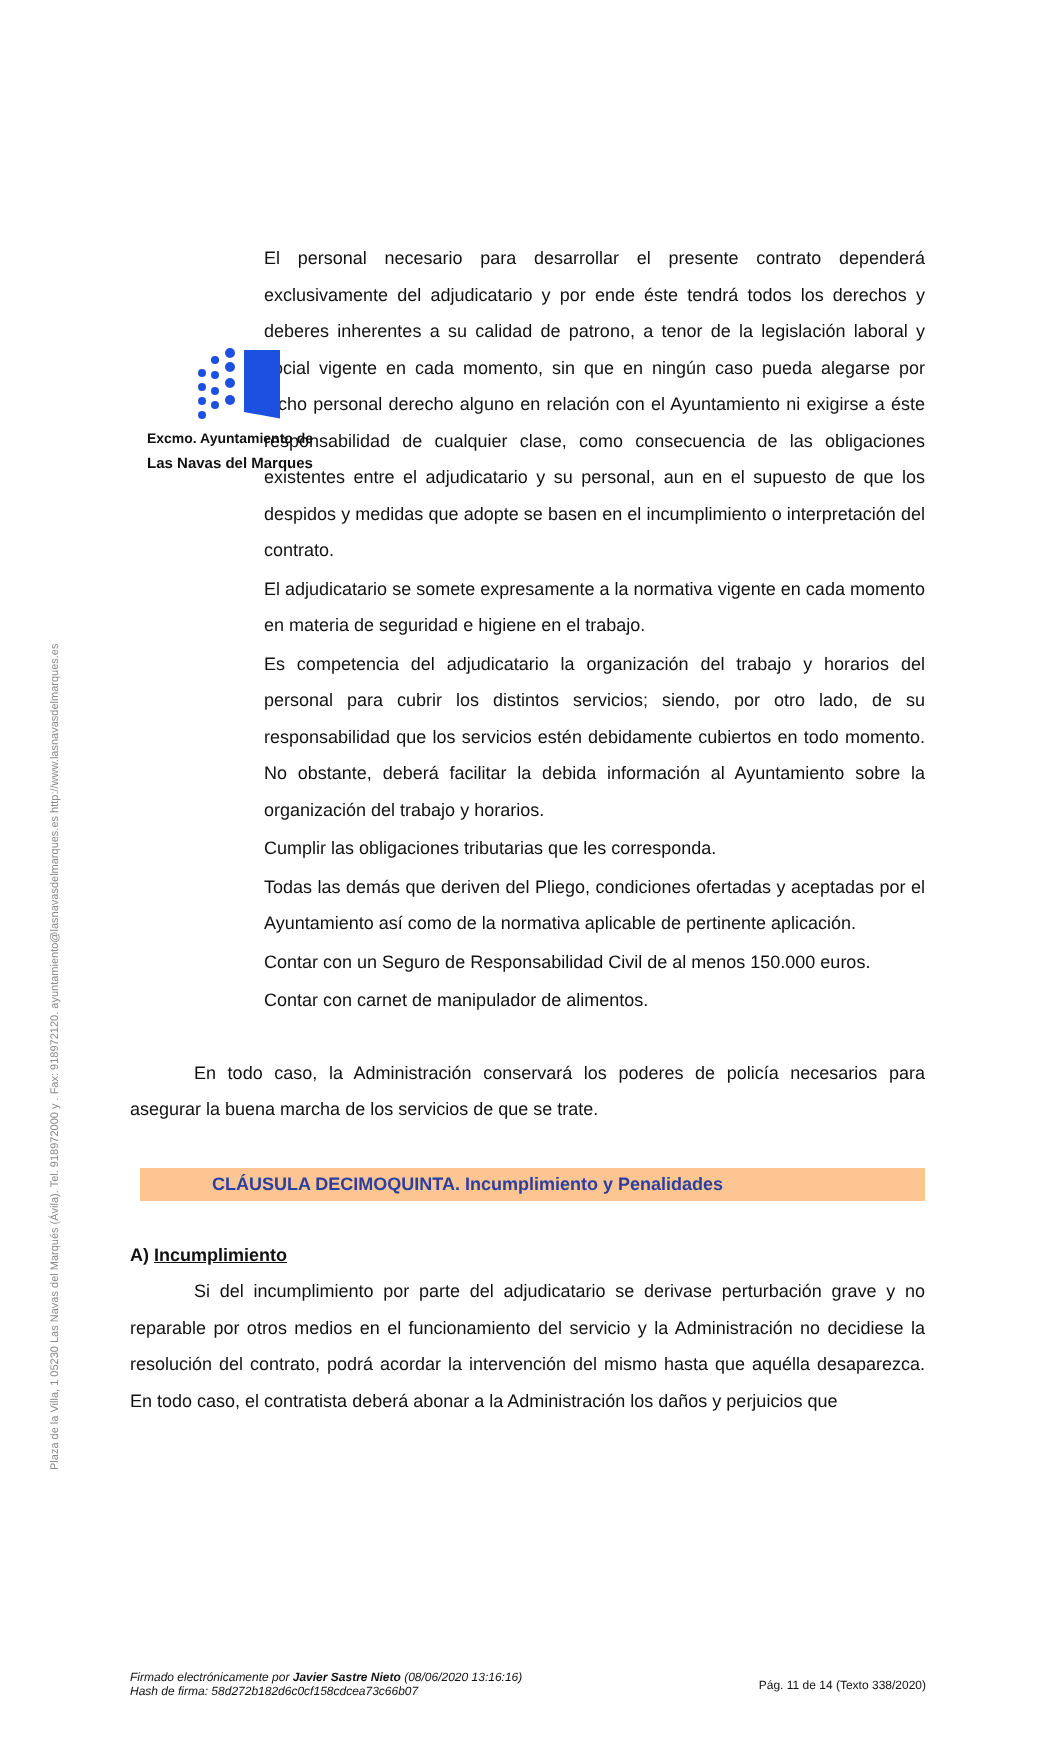Plaza de la Villa, 1 05230 Las Navas del Marqués (Ávila). Tel. 918972000 y . Fax: 918972120. ayuntamiento@lasnavasdelmarques.es http://www.lasnavasdelmarques.es
Excmo. Ayuntamiento de
Las Navas del Marques
El personal necesario para desarrollar el presente contrato dependerá exclusivamente del adjudicatario y por ende éste tendrá todos los derechos y deberes inherentes a su calidad de patrono, a tenor de la legislación laboral y social vigente en cada momento, sin que en ningún caso pueda alegarse por dicho personal derecho alguno en relación con el Ayuntamiento ni exigirse a éste responsabilidad de cualquier clase, como consecuencia de las obligaciones existentes entre el adjudicatario y su personal, aun en el supuesto de que los despidos y medidas que adopte se basen en el incumplimiento o interpretación del contrato.
El adjudicatario se somete expresamente a la normativa vigente en cada momento en materia de seguridad e higiene en el trabajo.
Es competencia del adjudicatario la organización del trabajo y horarios del personal para cubrir los distintos servicios; siendo, por otro lado, de su responsabilidad que los servicios estén debidamente cubiertos en todo momento. No obstante, deberá facilitar la debida información al Ayuntamiento sobre la organización del trabajo y horarios.
Cumplir las obligaciones tributarias que les corresponda.
Todas las demás que deriven del Pliego, condiciones ofertadas y aceptadas por el Ayuntamiento así como de la normativa aplicable de pertinente aplicación.
Contar con un Seguro de Responsabilidad Civil de al menos 150.000 euros.
Contar con carnet de manipulador de alimentos.
En todo caso, la Administración conservará los poderes de policía necesarios para asegurar la buena marcha de los servicios de que se trate.
CLÁUSULA DECIMOQUINTA. Incumplimiento y Penalidades
A) Incumplimiento
Si del incumplimiento por parte del adjudicatario se derivase perturbación grave y no reparable por otros medios en el funcionamiento del servicio y la Administración no decidiese la resolución del contrato, podrá acordar la intervención del mismo hasta que aquélla desaparezca. En todo caso, el contratista deberá abonar a la Administración los daños y perjuicios que
Firmado electrónicamente por Javier Sastre Nieto (08/06/2020 13:16:16)
Hash de firma: 58d272b182d6c0cf158cdcea73c66b07
Pág. 11 de 14 (Texto 338/2020)